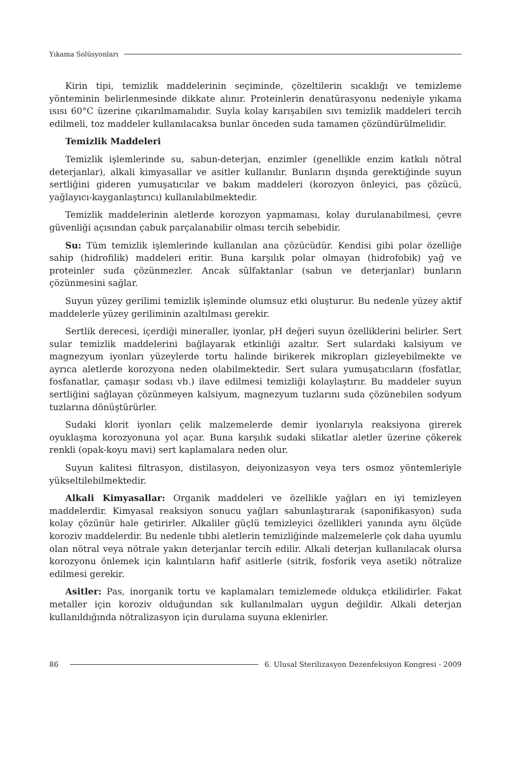Yıkama Solüsyonları
Kirin tipi, temizlik maddelerinin seçiminde, çözeltilerin sıcaklığı ve temizleme yönteminin belirlenmesinde dikkate alınır. Proteinlerin denatürasyonu nedeniyle yıkama ısısı 60°C üzerine çıkarılmamalıdır. Suyla kolay karışabilen sıvı temizlik maddeleri tercih edilmeli, toz maddeler kullanılacaksa bunlar önceden suda tamamen çözündürülmelidir.
Temizlik Maddeleri
Temizlik işlemlerinde su, sabun-deterjan, enzimler (genellikle enzim katkılı nötral deterjanlar), alkali kimyasallar ve asitler kullanılır. Bunların dışında gerektiğinde suyun sertliğini gideren yumuşatıcılar ve bakım maddeleri (korozyon önleyici, pas çözücü, yağlayıcı-kayganlaştırıcı) kullanılabilmektedir.
Temizlik maddelerinin aletlerde korozyon yapmaması, kolay durulanabilmesi, çevre güvenliği açısından çabuk parçalanabilir olması tercih sebebidir.
Su: Tüm temizlik işlemlerinde kullanılan ana çözücüdür. Kendisi gibi polar özelliğe sahip (hidrofilik) maddeleri eritir. Buna karşılık polar olmayan (hidrofobik) yağ ve proteinler suda çözünmezler. Ancak sülfaktanlar (sabun ve deterjanlar) bunların çözünmesini sağlar.
Suyun yüzey gerilimi temizlik işleminde olumsuz etki oluşturur. Bu nedenle yüzey aktif maddelerle yüzey geriliminin azaltılması gerekir.
Sertlik derecesi, içerdiği mineraller, iyonlar, pH değeri suyun özelliklerini belirler. Sert sular temizlik maddelerini bağlayarak etkinliği azaltır. Sert sulardaki kalsiyum ve magnezyum iyonları yüzeylerde tortu halinde birikerek mikropları gizleyebilmekte ve ayrıca aletlerde korozyona neden olabilmektedir. Sert sulara yumuşatıcıların (fosfatlar, fosfanatlar, çamaşır sodası vb.) ilave edilmesi temizliği kolaylaştırır. Bu maddeler suyun sertliğini sağlayan çözünmeyen kalsiyum, magnezyum tuzlarını suda çözünebilen sodyum tuzlarına dönüştürürler.
Sudaki klorit iyonları çelik malzemelerde demir iyonlarıyla reaksiyona girerek oyuklaşma korozyonuna yol açar. Buna karşılık sudaki slikatlar aletler üzerine çökerek renkli (opak-koyu mavi) sert kaplamalara neden olur.
Suyun kalitesi filtrasyon, distilasyon, deiyonizasyon veya ters osmoz yöntemleriyle yükseltilebilmektedir.
Alkali Kimyasallar: Organik maddeleri ve özellikle yağları en iyi temizleyen maddelerdir. Kimyasal reaksiyon sonucu yağları sabunlaştırarak (saponifikasyon) suda kolay çözünür hale getirirler. Alkaliler güçlü temizleyici özellikleri yanında aynı ölçüde koroziv maddelerdir. Bu nedenle tıbbi aletlerin temizliğinde malzemelerle çok daha uyumlu olan nötral veya nötrale yakın deterjanlar tercih edilir. Alkali deterjan kullanılacak olursa korozyonu önlemek için kalıntıların hafif asitlerle (sitrik, fosforik veya asetik) nötralize edilmesi gerekir.
Asitler: Pas, inorganik tortu ve kaplamaları temizlemede oldukça etkilidirler. Fakat metaller için koroziv olduğundan sık kullanılmaları uygun değildir. Alkali deterjan kullanıldığında nötralizasyon için durulama suyuna eklenirler.
86 6. Ulusal Sterilizasyon Dezenfeksiyon Kongresi - 2009